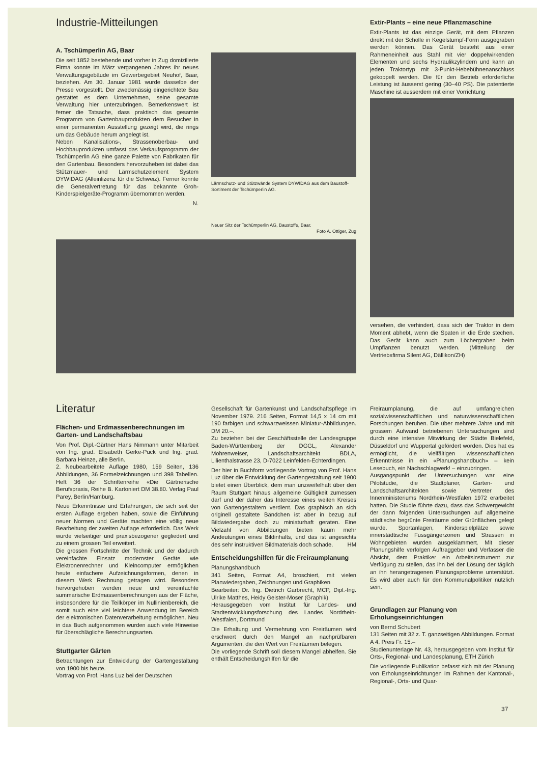Industrie-Mitteilungen
A. Tschümperlin AG, Baar
Die seit 1852 bestehende und vorher in Zug domizilierte Firma konnte im März vergangenen Jahres ihr neues Verwaltungsgebäude im Gewerbegebiet Neuhof, Baar, beziehen. Am 30. Januar 1981 wurde dasselbe der Presse vorgestellt. Der zweckmässig eingerichtete Bau gestattet es dem Unternehmen, seine gesamte Verwaltung hier unterzubringen. Bemerkenswert ist ferner die Tatsache, dass praktisch das gesamte Programm von Gartenbauprodukten dem Besucher in einer permanenten Ausstellung gezeigt wird, die rings um das Gebäude herum angelegt ist.
Neben Kanalisations-, Strassenoberbau- und Hochbauprodukten umfasst das Verkaufsprogramm der Tschümperlin AG eine ganze Palette von Fabrikaten für den Gartenbau. Besonders hervorzuheben ist dabei das Stützmauer- und Lärmschutzelement System DYWIDAG (Alleinlizenz für die Schweiz). Ferner konnte die Generalvertretung für das bekannte Groh-Kinderspielgeräte-Programm übernommen werden.
N.
Lärmschutz- und Stützwände System DYWIDAG aus dem Baustoff-Sortiment der Tschümperlin AG.
Neuer Sitz der Tschümperlin AG, Baustoffe, Baar.
Foto A. Ottiger, Zug
Extir-Plants – eine neue Pflanzmaschine
Extir-Plants ist das einzige Gerät, mit dem Pflanzen direkt mit der Scholle in Kegelstumpf-Form ausgegraben werden können. Das Gerät besteht aus einer Rahmeneinheit aus Stahl mit vier doppelwirkenden Elementen und sechs Hydraulikzylindern und kann an jeden Traktortyp mit 3-Punkt-Hebebühnenanschluss gekoppelt werden. Die für den Betrieb erforderliche Leistung ist äusserst gering (30–40 PS). Die patentierte Maschine ist ausserdem mit einer Vorrichtung
versehen, die verhindert, dass sich der Traktor in dem Moment abhebt, wenn die Spaten in die Erde stechen. Das Gerät kann auch zum Löchergraben beim Umpflanzen benutzt werden. (Mitteilung der Vertriebsfirma Silent AG, Dällikon/ZH)
Literatur
Flächen- und Erdmassenberechnungen im Garten- und Landschaftsbau
Von Prof. Dipl.-Gärtner Hans Nimmann unter Mitarbeit von Ing. grad. Elisabeth Gerke-Puck und Ing. grad. Barbara Heinze, alle Berlin.
2. Neubearbeitete Auflage 1980, 159 Seiten, 136 Abbildungen, 36 Formelzeichnungen und 398 Tabellen. Heft 36 der Schriftenreihe «Die Gärtnerische Berufspraxis, Reihe B. Kartoniert DM 38.80. Verlag Paul Parey, Berlin/Hamburg.
Neue Erkenntnisse und Erfahrungen, die sich seit der ersten Auflage ergeben haben, sowie die Einführung neuer Normen und Geräte machten eine völlig neue Bearbeitung der zweiten Auflage erforderlich. Das Werk wurde vielseitiger und praxisbezogener gegliedert und zu einem grossen Teil erweitert.
Die grossen Fortschritte der Technik und der dadurch vereinfachte Einsatz modernster Geräte wie Elektronenrechner und Kleincomputer ermöglichen heute einfachere Aufzeichnungsformen, denen in diesem Werk Rechnung getragen wird. Besonders hervorgehoben werden neue und vereinfachte summarische Erdmassenberechnungen aus der Fläche, insbesondere für die Teilkörper im Nullinienbereich, die somit auch eine viel leichtere Anwendung im Bereich der elektronischen Datenverarbeitung ermöglichen. Neu in das Buch aufgenommen wurden auch viele Hinweise für überschlägliche Berechnungsarten.
Stuttgarter Gärten
Betrachtungen zur Entwicklung der Gartengestaltung von 1900 bis heute.
Vortrag von Prof. Hans Luz bei der Deutschen
Gesellschaft für Gartenkunst und Landschaftspflege im November 1979. 216 Seiten, Format 14,5 x 14 cm mit 190 farbigen und schwarzweissen Miniatur-Abbildungen. DM 20.–.
Zu beziehen bei der Geschäftsstelle der Landesgruppe Baden-Württemberg der DGGL, Alexander Mohrenweiser, Landschaftsarchitekt BDLA, Lilienthalstrasse 23, D-7022 Leinfelden-Echterdingen.
Der hier in Buchform vorliegende Vortrag von Prof. Hans Luz über die Entwicklung der Gartengestaltung seit 1900 bietet einen Überblick, dem man unzweifelhaft über den Raum Stuttgart hinaus allgemeine Gültigkeit zumessen darf und der daher das Interesse eines weiten Kreises von Gartengestaltern verdient. Das graphisch an sich originell gestaltete Bändchen ist aber in bezug auf Bildwiedergabe doch zu miniaturhaft geraten. Eine Vielzahl von Abbildungen bieten kaum mehr Andeutungen eines Bildinhalts, und das ist angesichts des sehr instruktiven Bildmaterials doch schade. HM
Entscheidungshilfen für die Freiraumplanung
Planungshandbuch
341 Seiten, Format A4, broschiert, mit vielen Planwiedergaben, Zeichnungen und Graphiken
Bearbeiter: Dr. Ing. Dietrich Garbrecht, MCP, Dipl.-Ing. Ulrike Matthes, Heidy Geister-Moser (Graphik)
Herausgegeben vom Institut für Landes- und Stadtentwicklungsforschung des Landes Nordrhein-Westfalen, Dortmund
Die Erhaltung und Vermehrung von Freiräumen wird erschwert durch den Mangel an nachprüfbaren Argumenten, die den Wert von Freiräumen belegen.
Die vorliegende Schrift soll diesem Mangel abhelfen. Sie enthält Entscheidungshilfen für die
Freiraumplanung, die auf umfangreichen sozialwissenschaftlichen und naturwissenschaftlichen Forschungen beruhen. Die über mehrere Jahre und mit grossem Aufwand betriebenen Untersuchungen sind durch eine intensive Mitwirkung der Städte Bielefeld, Düsseldorf und Wuppertal gefördert worden. Dies hat es ermöglicht, die vielfältigen wissenschaftlichen Erkenntnisse in ein «Planungshandbuch» – kein Lesebuch, ein Nachschlagwerk! – einzubringen.
Ausgangspunkt der Untersuchungen war eine Pilotstudie, die Stadtplaner, Garten- und Landschaftsarchitekten sowie Vertreter des Innenministeriums Nordrhein-Westfalen 1972 erarbeitet hatten. Die Studie führte dazu, dass das Schwergewicht der dann folgenden Untersuchungen auf allgemeine städtische begrünte Freiräume oder Grünflächen gelegt wurde. Sportanlagen, Kinderspielplätze sowie innerstädtische Fussgängerzonen und Strassen in Wohngebieten wurden ausgeklammert. Mit dieser Planungshilfe verfolgen Auftraggeber und Verfasser die Absicht, dem Praktiker ein Arbeitsinstrument zur Verfügung zu stellen, das ihn bei der Lösung der täglich an ihn herangetragenen Planungsprobleme unterstützt. Es wird aber auch für den Kommunalpolitiker nützlich sein.
Grundlagen zur Planung von Erholungseinrichtungen
von Bernd Schubert
131 Seiten mit 32 z. T. ganzseitigen Abbildungen. Format A 4. Preis Fr. 15.–
Studienunterlage Nr. 43, herausgegeben vom Institut für Orts-, Regional- und Landesplanung, ETH Zürich
Die vorliegende Publikation befasst sich mit der Planung von Erholungseinrichtungen im Rahmen der Kantonal-, Regional-, Orts- und Quar-
37